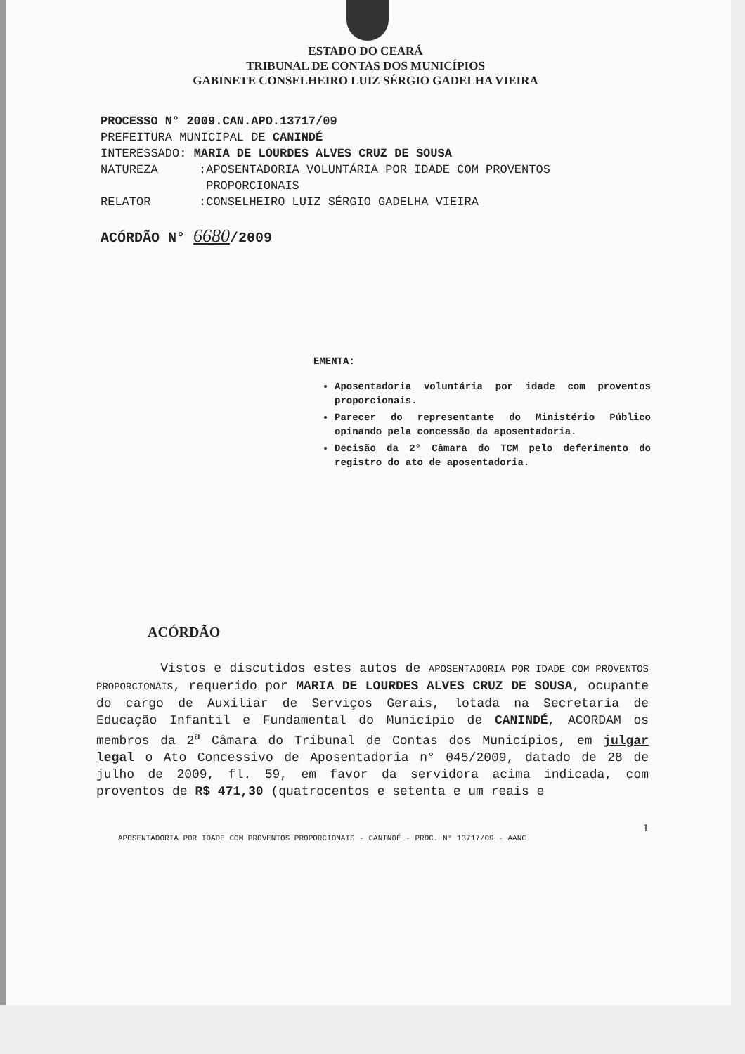ESTADO DO CEARÁ
TRIBUNAL DE CONTAS DOS MUNICÍPIOS
GABINETE CONSELHEIRO LUIZ SÉRGIO GADELHA VIEIRA
PROCESSO N° 2009.CAN.APO.13717/09
PREFEITURA MUNICIPAL DE CANINDÉ
INTERESSADO: MARIA DE LOURDES ALVES CRUZ DE SOUSA
| NATUREZA | : | APOSENTADORIA VOLUNTÁRIA POR IDADE COM PROVENTOS PROPORCIONAIS |
| RELATOR | : | CONSELHEIRO LUIZ SÉRGIO GADELHA VIEIRA |
ACÓRDÃO N° 6680/2009
EMENTA:
Aposentadoria voluntária por idade com proventos proporcionais.
Parecer do representante do Ministério Público opinando pela concessão da aposentadoria.
Decisão da 2° Câmara do TCM pelo deferimento do registro do ato de aposentadoria.
ACÓRDÃO
Vistos e discutidos estes autos de APOSENTADORIA POR IDADE COM PROVENTOS PROPORCIONAIS, requerido por MARIA DE LOURDES ALVES CRUZ DE SOUSA, ocupante do cargo de Auxiliar de Serviços Gerais, lotada na Secretaria de Educação Infantil e Fundamental do Município de CANINDÉ, ACORDAM os membros da 2<sup>a</sup> Câmara do Tribunal de Contas dos Municípios, em julgar legal o Ato Concessivo de Aposentadoria n° 045/2009, datado de 28 de julho de 2009, fl. 59, em favor da servidora acima indicada, com proventos de R$ 471,30 (quatrocentos e setenta e um reais e
1
APOSENTADORIA POR IDADE COM PROVENTOS PROPORCIONAIS - CANINDÉ - PROC. N° 13717/09 - AANC